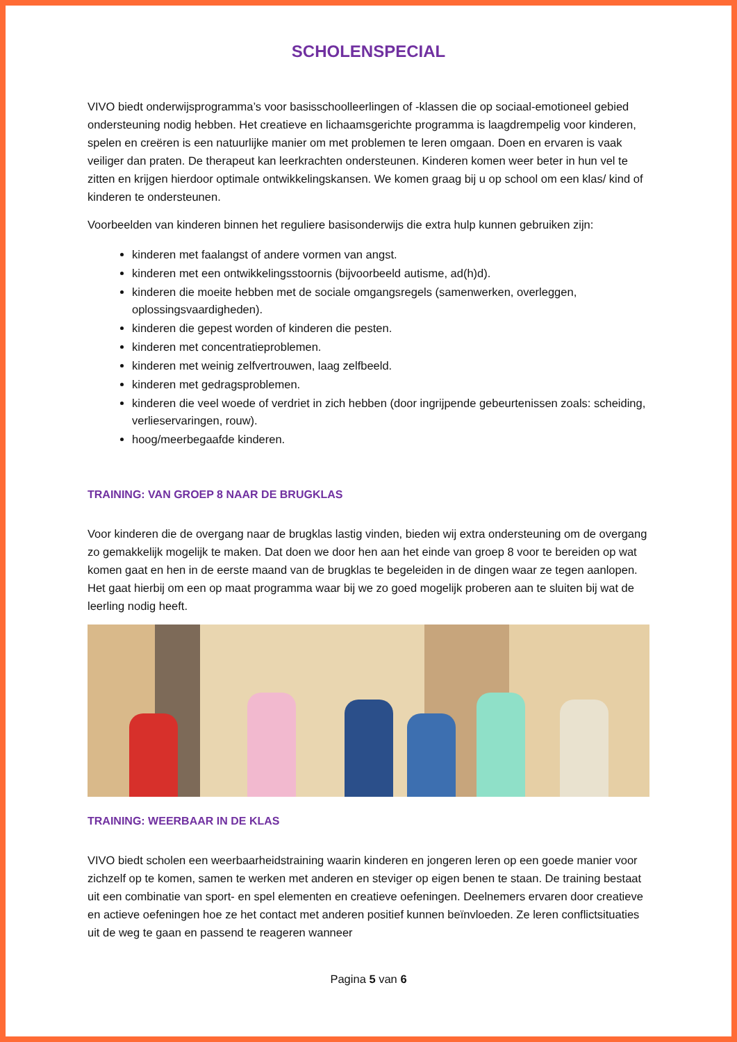SCHOLENSPECIAL
VIVO biedt onderwijsprogramma’s voor basisschoolleerlingen of -klassen die op sociaal-emotioneel gebied ondersteuning nodig hebben. Het creatieve en lichaamsgerichte programma is laagdrempelig voor kinderen, spelen en creëren is een natuurlijke manier om met problemen te leren omgaan. Doen en ervaren is vaak veiliger dan praten. De therapeut kan leerkrachten ondersteunen. Kinderen komen weer beter in hun vel te zitten en krijgen hierdoor optimale ontwikkelingskansen. We komen graag bij u op school om een klas/ kind of kinderen te ondersteunen.
Voorbeelden van kinderen binnen het reguliere basisonderwijs die extra hulp kunnen gebruiken zijn:
kinderen met faalangst of andere vormen van angst.
kinderen met een ontwikkelingsstoornis (bijvoorbeeld autisme, ad(h)d).
kinderen die moeite hebben met de sociale omgangsregels (samenwerken, overleggen, oplossingsvaardigheden).
kinderen die gepest worden of kinderen die pesten.
kinderen met concentratieproblemen.
kinderen met weinig zelfvertrouwen, laag zelfbeeld.
kinderen met gedragsproblemen.
kinderen die veel woede of verdriet in zich hebben (door ingrijpende gebeurtenissen zoals: scheiding, verlieservaringen, rouw).
hoog/meerbegaafde kinderen.
TRAINING: VAN GROEP 8 NAAR DE BRUGKLAS
Voor kinderen die de overgang naar de brugklas lastig vinden, bieden wij extra ondersteuning om de overgang zo gemakkelijk mogelijk te maken. Dat doen we door hen aan het einde van groep 8 voor te bereiden op wat komen gaat en hen in de eerste maand van de brugklas te begeleiden in de dingen waar ze tegen aanlopen. Het gaat hierbij om een op maat programma waar bij we zo goed mogelijk proberen aan te sluiten bij wat de leerling nodig heeft.
TRAINING: WEERBAAR IN DE KLAS
VIVO biedt scholen een weerbaarheidstraining waarin kinderen en jongeren leren op een goede manier voor zichzelf op te komen, samen te werken met anderen en steviger op eigen benen te staan. De training bestaat uit een combinatie van sport- en spel elementen en creatieve oefeningen. Deelnemers ervaren door creatieve en actieve oefeningen hoe ze het contact met anderen positief kunnen beïnvloeden. Ze leren conflictsituaties uit de weg te gaan en passend te reageren wanneer
Pagina 5 van 6